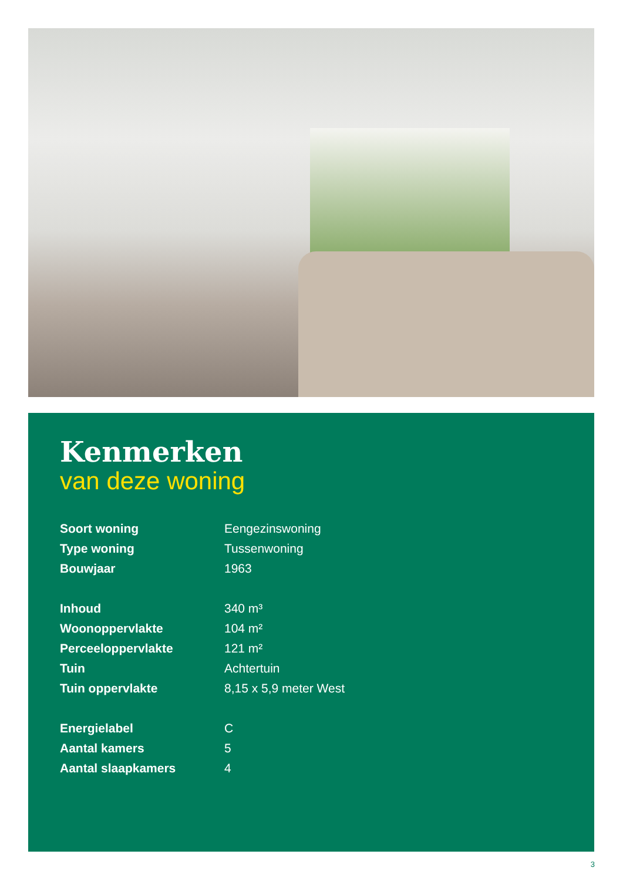Kenmerken
van deze woning
| Soort woning | Eengezinswoning |
| Type woning | Tussenwoning |
| Bouwjaar | 1963 |
| Inhoud | 340 m³ |
| Woonoppervlakte | 104 m² |
| Perceeloppervlakte | 121 m² |
| Tuin | Achtertuin |
| Tuin oppervlakte | 8,15 x 5,9 meter West |
| Energielabel | C |
| Aantal kamers | 5 |
| Aantal slaapkamers | 4 |
3